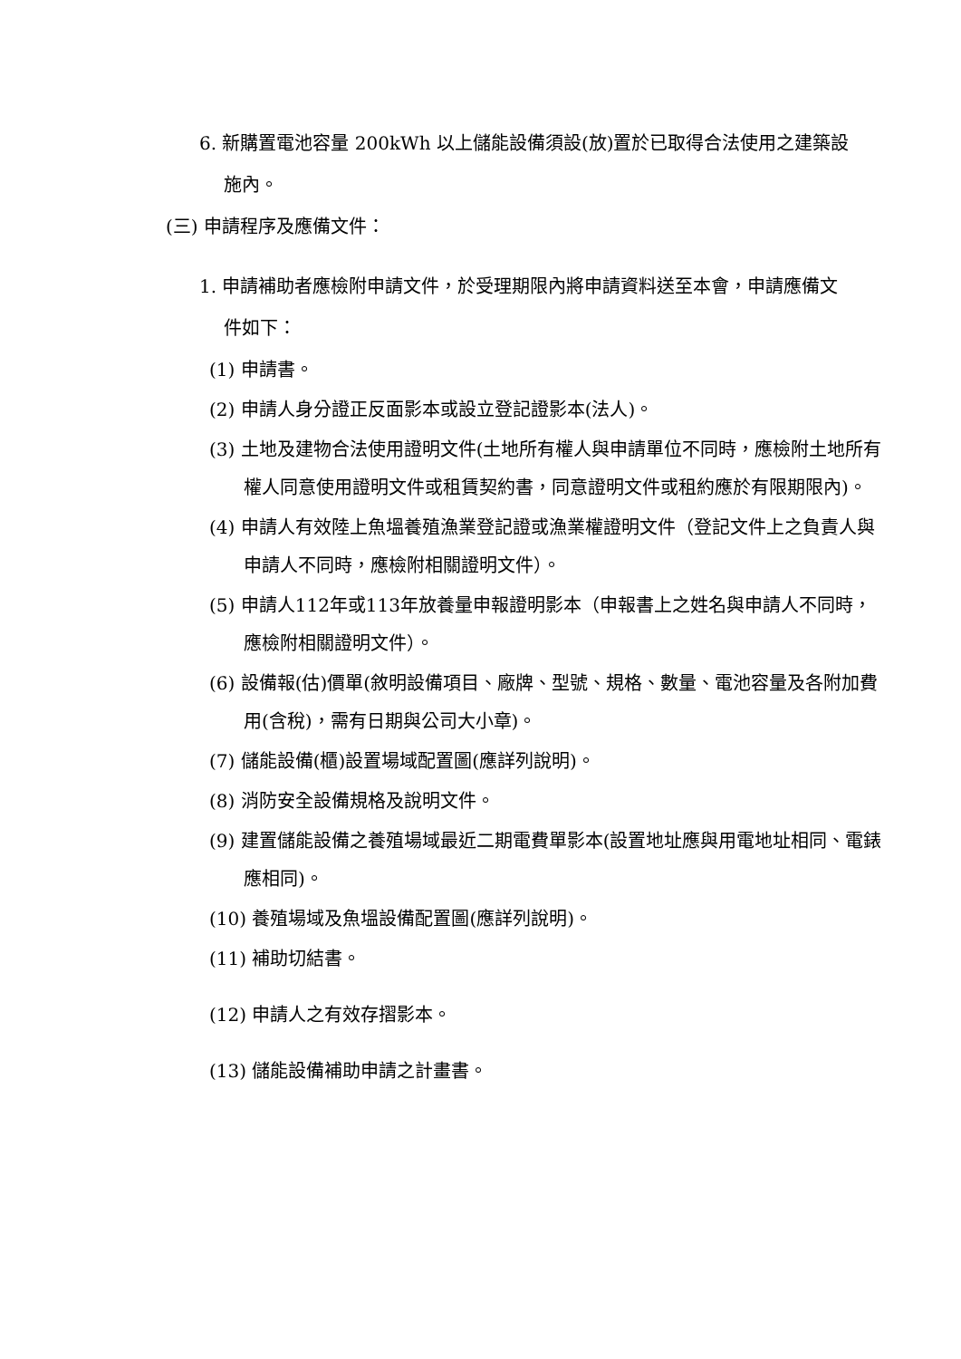6. 新購置電池容量 200kWh 以上儲能設備須設(放)置於已取得合法使用之建築設施內。
(三) 申請程序及應備文件：
1. 申請補助者應檢附申請文件，於受理期限內將申請資料送至本會，申請應備文件如下：
(1) 申請書。
(2) 申請人身分證正反面影本或設立登記證影本(法人)。
(3) 土地及建物合法使用證明文件(土地所有權人與申請單位不同時，應檢附土地所有權人同意使用證明文件或租賃契約書，同意證明文件或租約應於有限期限內)。
(4) 申請人有效陸上魚塭養殖漁業登記證或漁業權證明文件（登記文件上之負責人與申請人不同時，應檢附相關證明文件）。
(5) 申請人112年或113年放養量申報證明影本（申報書上之姓名與申請人不同時，應檢附相關證明文件）。
(6) 設備報(估)價單(敘明設備項目、廠牌、型號、規格、數量、電池容量及各附加費用(含稅)，需有日期與公司大小章)。
(7) 儲能設備(櫃)設置場域配置圖(應詳列說明)。
(8) 消防安全設備規格及說明文件。
(9) 建置儲能設備之養殖場域最近二期電費單影本(設置地址應與用電地址相同、電錶應相同)。
(10) 養殖場域及魚塭設備配置圖(應詳列說明)。
(11) 補助切結書。
(12) 申請人之有效存摺影本。
(13) 儲能設備補助申請之計畫書。